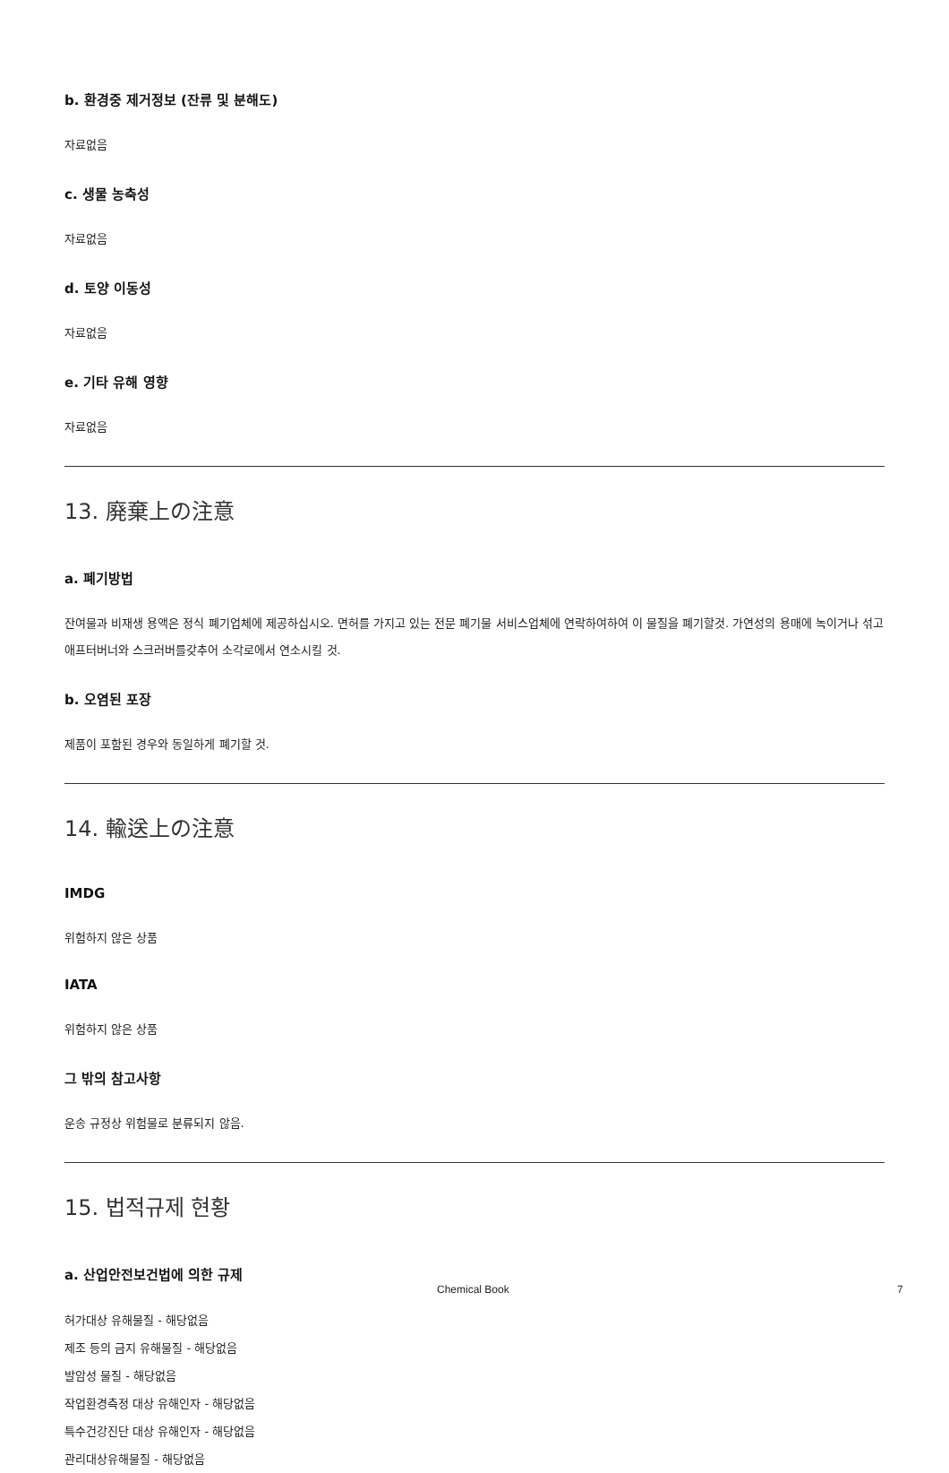b. 환경중 제거정보 (잔류 및 분해도)
자료없음
c. 생물 농축성
자료없음
d. 토양 이동성
자료없음
e. 기타 유해 영향
자료없음
13. 廃棄上の注意
a. 폐기방법
잔여물과 비재생 용액은 정식 폐기업체에 제공하십시오. 면허를 가지고 있는 전문 폐기물 서비스업체에 연락하여하여 이 물질을 폐기할것. 가연성의 용매에 녹이거나 섞고 애프터버너와 스크러버를갖추어 소각로에서 연소시킬 것.
b. 오염된 포장
제품이 포함된 경우와 동일하게 폐기할 것.
14. 輸送上の注意
IMDG
위험하지 않은 상품
IATA
위험하지 않은 상품
그 밖의 참고사항
운송 규정상 위험물로 분류되지 않음.
15. 법적규제 현황
a. 산업안전보건법에 의한 규제
허가대상 유해물질 - 해당없음
제조 등의 금지 유해물질 - 해당없음
발암성 물질 - 해당없음
작업환경측정 대상 유해인자 - 해당없음
특수건강진단 대상 유해인자 - 해당없음
관리대상유해물질 - 해당없음
Chemical Book 7